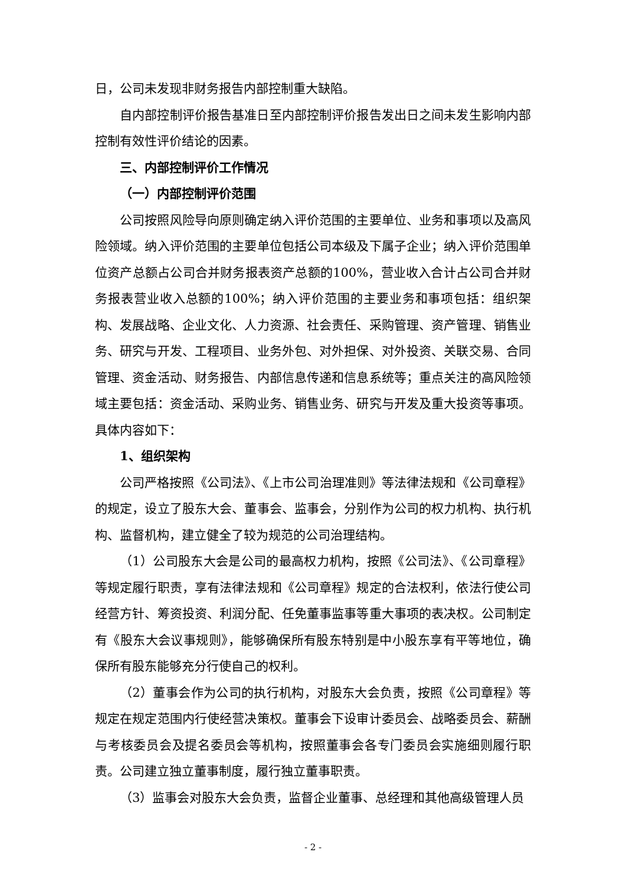日，公司未发现非财务报告内部控制重大缺陷。
自内部控制评价报告基准日至内部控制评价报告发出日之间未发生影响内部控制有效性评价结论的因素。
三、内部控制评价工作情况
（一）内部控制评价范围
公司按照风险导向原则确定纳入评价范围的主要单位、业务和事项以及高风险领域。纳入评价范围的主要单位包括公司本级及下属子企业；纳入评价范围单位资产总额占公司合并财务报表资产总额的100%，营业收入合计占公司合并财务报表营业收入总额的100%；纳入评价范围的主要业务和事项包括：组织架构、发展战略、企业文化、人力资源、社会责任、采购管理、资产管理、销售业务、研究与开发、工程项目、业务外包、对外担保、对外投资、关联交易、合同管理、资金活动、财务报告、内部信息传递和信息系统等；重点关注的高风险领域主要包括：资金活动、采购业务、销售业务、研究与开发及重大投资等事项。具体内容如下：
1、组织架构
公司严格按照《公司法》、《上市公司治理准则》等法律法规和《公司章程》的规定，设立了股东大会、董事会、监事会，分别作为公司的权力机构、执行机构、监督机构，建立健全了较为规范的公司治理结构。
（1）公司股东大会是公司的最高权力机构，按照《公司法》、《公司章程》等规定履行职责，享有法律法规和《公司章程》规定的合法权利，依法行使公司经营方针、筹资投资、利润分配、任免董事监事等重大事项的表决权。公司制定有《股东大会议事规则》，能够确保所有股东特别是中小股东享有平等地位，确保所有股东能够充分行使自己的权利。
（2）董事会作为公司的执行机构，对股东大会负责，按照《公司章程》等规定在规定范围内行使经营决策权。董事会下设审计委员会、战略委员会、薪酬与考核委员会及提名委员会等机构，按照董事会各专门委员会实施细则履行职责。公司建立独立董事制度，履行独立董事职责。
（3）监事会对股东大会负责，监督企业董事、总经理和其他高级管理人员
- 2 -